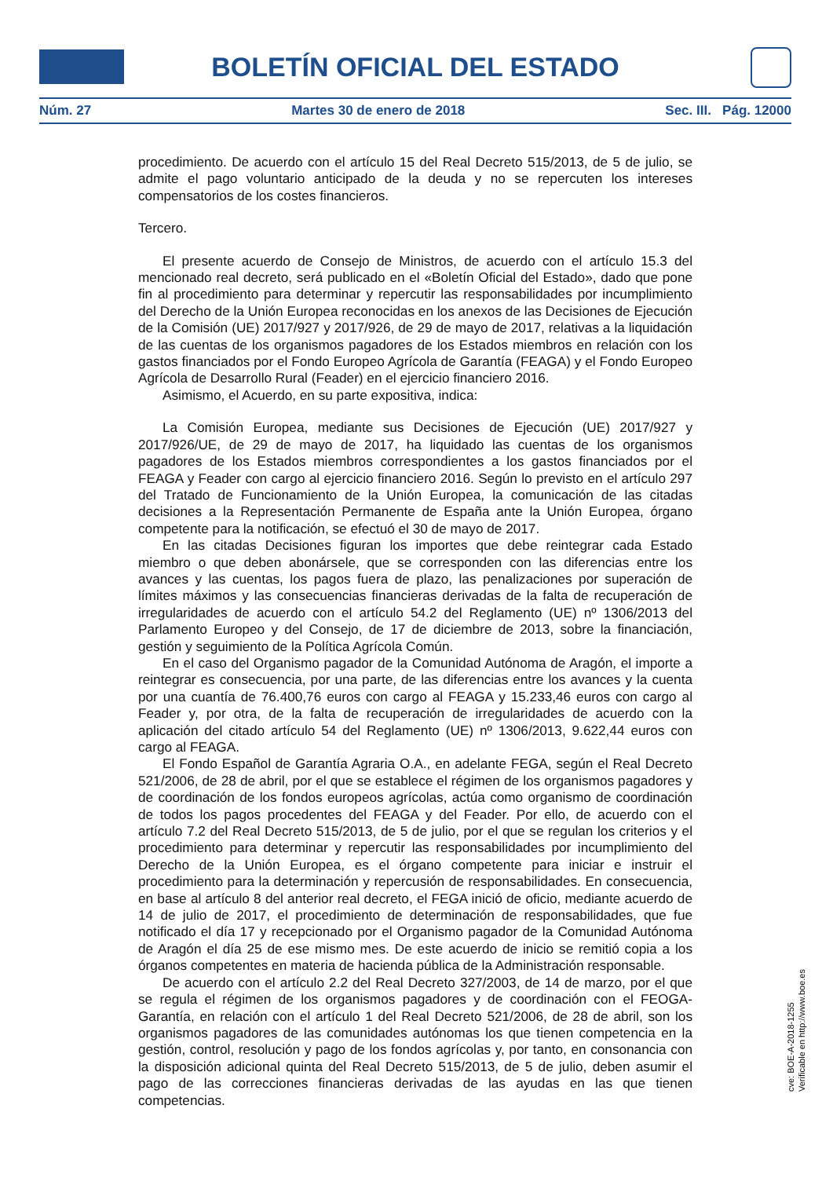BOLETÍN OFICIAL DEL ESTADO
Núm. 27 Martes 30 de enero de 2018 Sec. III. Pág. 12000
procedimiento. De acuerdo con el artículo 15 del Real Decreto 515/2013, de 5 de julio, se admite el pago voluntario anticipado de la deuda y no se repercuten los intereses compensatorios de los costes financieros.
Tercero.
El presente acuerdo de Consejo de Ministros, de acuerdo con el artículo 15.3 del mencionado real decreto, será publicado en el «Boletín Oficial del Estado», dado que pone fin al procedimiento para determinar y repercutir las responsabilidades por incumplimiento del Derecho de la Unión Europea reconocidas en los anexos de las Decisiones de Ejecución de la Comisión (UE) 2017/927 y 2017/926, de 29 de mayo de 2017, relativas a la liquidación de las cuentas de los organismos pagadores de los Estados miembros en relación con los gastos financiados por el Fondo Europeo Agrícola de Garantía (FEAGA) y el Fondo Europeo Agrícola de Desarrollo Rural (Feader) en el ejercicio financiero 2016.
Asimismo, el Acuerdo, en su parte expositiva, indica:
La Comisión Europea, mediante sus Decisiones de Ejecución (UE) 2017/927 y 2017/926/UE, de 29 de mayo de 2017, ha liquidado las cuentas de los organismos pagadores de los Estados miembros correspondientes a los gastos financiados por el FEAGA y Feader con cargo al ejercicio financiero 2016. Según lo previsto en el artículo 297 del Tratado de Funcionamiento de la Unión Europea, la comunicación de las citadas decisiones a la Representación Permanente de España ante la Unión Europea, órgano competente para la notificación, se efectuó el 30 de mayo de 2017.
En las citadas Decisiones figuran los importes que debe reintegrar cada Estado miembro o que deben abonársele, que se corresponden con las diferencias entre los avances y las cuentas, los pagos fuera de plazo, las penalizaciones por superación de límites máximos y las consecuencias financieras derivadas de la falta de recuperación de irregularidades de acuerdo con el artículo 54.2 del Reglamento (UE) nº 1306/2013 del Parlamento Europeo y del Consejo, de 17 de diciembre de 2013, sobre la financiación, gestión y seguimiento de la Política Agrícola Común.
En el caso del Organismo pagador de la Comunidad Autónoma de Aragón, el importe a reintegrar es consecuencia, por una parte, de las diferencias entre los avances y la cuenta por una cuantía de 76.400,76 euros con cargo al FEAGA y 15.233,46 euros con cargo al Feader y, por otra, de la falta de recuperación de irregularidades de acuerdo con la aplicación del citado artículo 54 del Reglamento (UE) nº 1306/2013, 9.622,44 euros con cargo al FEAGA.
El Fondo Español de Garantía Agraria O.A., en adelante FEGA, según el Real Decreto 521/2006, de 28 de abril, por el que se establece el régimen de los organismos pagadores y de coordinación de los fondos europeos agrícolas, actúa como organismo de coordinación de todos los pagos procedentes del FEAGA y del Feader. Por ello, de acuerdo con el artículo 7.2 del Real Decreto 515/2013, de 5 de julio, por el que se regulan los criterios y el procedimiento para determinar y repercutir las responsabilidades por incumplimiento del Derecho de la Unión Europea, es el órgano competente para iniciar e instruir el procedimiento para la determinación y repercusión de responsabilidades. En consecuencia, en base al artículo 8 del anterior real decreto, el FEGA inició de oficio, mediante acuerdo de 14 de julio de 2017, el procedimiento de determinación de responsabilidades, que fue notificado el día 17 y recepcionado por el Organismo pagador de la Comunidad Autónoma de Aragón el día 25 de ese mismo mes. De este acuerdo de inicio se remitió copia a los órganos competentes en materia de hacienda pública de la Administración responsable.
De acuerdo con el artículo 2.2 del Real Decreto 327/2003, de 14 de marzo, por el que se regula el régimen de los organismos pagadores y de coordinación con el FEOGA-Garantía, en relación con el artículo 1 del Real Decreto 521/2006, de 28 de abril, son los organismos pagadores de las comunidades autónomas los que tienen competencia en la gestión, control, resolución y pago de los fondos agrícolas y, por tanto, en consonancia con la disposición adicional quinta del Real Decreto 515/2013, de 5 de julio, deben asumir el pago de las correcciones financieras derivadas de las ayudas en las que tienen competencias.
cve: BOE-A-2018-1255
Verificable en http://www.boe.es